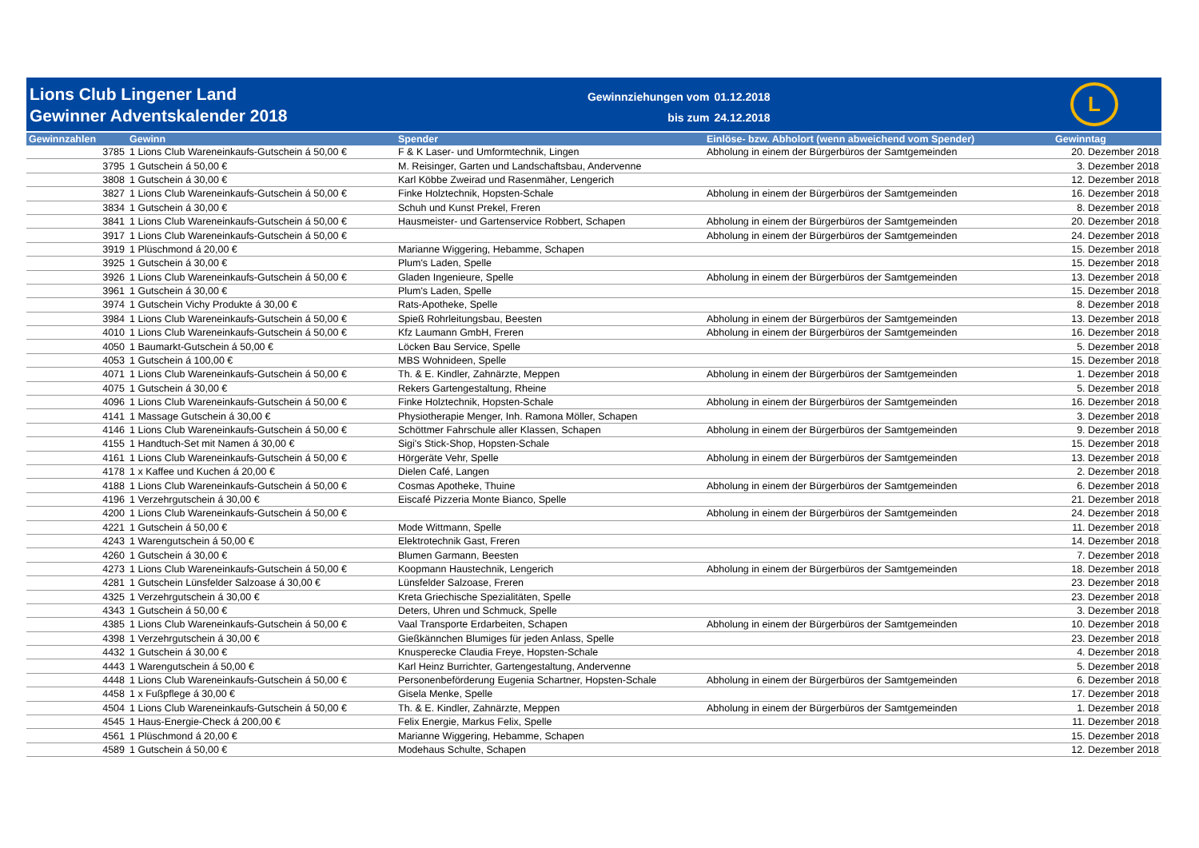Lions Club Lingener Land
Gewinner Adventskalender 2018
Gewinnziehungen vom 01.12.2018 bis zum 24.12.2018
L
| Gewinnzahlen | Gewinn | Spender | Einlöse- bzw. Abholort (wenn abweichend vom Spender) | Gewinntag |
| --- | --- | --- | --- | --- |
| 3785 | 1 Lions Club Wareneinkaufs-Gutschein á 50,00 € | F & K Laser- und Umformtechnik, Lingen | Abholung in einem der Bürgerbüros der Samtgemeinden | 20. Dezember 2018 |
| 3795 | 1 Gutschein á 50,00 € | M. Reisinger, Garten und Landschaftsbau, Andervenne | | 3. Dezember 2018 |
| 3808 | 1 Gutschein á 30,00 € | Karl Köbbe Zweirad und Rasenmäher, Lengerich | | 12. Dezember 2018 |
| 3827 | 1 Lions Club Wareneinkaufs-Gutschein á 50,00 € | Finke Holztechnik, Hopsten-Schale | Abholung in einem der Bürgerbüros der Samtgemeinden | 16. Dezember 2018 |
| 3834 | 1 Gutschein á 30,00 € | Schuh und Kunst Prekel, Freren | | 8. Dezember 2018 |
| 3841 | 1 Lions Club Wareneinkaufs-Gutschein á 50,00 € | Hausmeister- und Gartenservice Robbert, Schapen | Abholung in einem der Bürgerbüros der Samtgemeinden | 20. Dezember 2018 |
| 3917 | 1 Lions Club Wareneinkaufs-Gutschein á 50,00 € | | Abholung in einem der Bürgerbüros der Samtgemeinden | 24. Dezember 2018 |
| 3919 | 1 Plüschmond á 20,00 € | Marianne Wiggering, Hebamme, Schapen | | 15. Dezember 2018 |
| 3925 | 1 Gutschein á 30,00 € | Plum's Laden, Spelle | | 15. Dezember 2018 |
| 3926 | 1 Lions Club Wareneinkaufs-Gutschein á 50,00 € | Gladen Ingenieure, Spelle | Abholung in einem der Bürgerbüros der Samtgemeinden | 13. Dezember 2018 |
| 3961 | 1 Gutschein á 30,00 € | Plum's Laden, Spelle | | 15. Dezember 2018 |
| 3974 | 1 Gutschein Vichy Produkte á 30,00 € | Rats-Apotheke, Spelle | | 8. Dezember 2018 |
| 3984 | 1 Lions Club Wareneinkaufs-Gutschein á 50,00 € | Spieß Rohrleitungsbau, Beesten | Abholung in einem der Bürgerbüros der Samtgemeinden | 13. Dezember 2018 |
| 4010 | 1 Lions Club Wareneinkaufs-Gutschein á 50,00 € | Kfz Laumann GmbH, Freren | Abholung in einem der Bürgerbüros der Samtgemeinden | 16. Dezember 2018 |
| 4050 | 1 Baumarkt-Gutschein á 50,00 € | Löcken Bau Service, Spelle | | 5. Dezember 2018 |
| 4053 | 1 Gutschein á 100,00 € | MBS Wohnideen, Spelle | | 15. Dezember 2018 |
| 4071 | 1 Lions Club Wareneinkaufs-Gutschein á 50,00 € | Th. & E. Kindler, Zahnärzte, Meppen | Abholung in einem der Bürgerbüros der Samtgemeinden | 1. Dezember 2018 |
| 4075 | 1 Gutschein á 30,00 € | Rekers Gartengestaltung, Rheine | | 5. Dezember 2018 |
| 4096 | 1 Lions Club Wareneinkaufs-Gutschein á 50,00 € | Finke Holztechnik, Hopsten-Schale | Abholung in einem der Bürgerbüros der Samtgemeinden | 16. Dezember 2018 |
| 4141 | 1 Massage Gutschein á 30,00 € | Physiotherapie Menger, Inh. Ramona Möller, Schapen | | 3. Dezember 2018 |
| 4146 | 1 Lions Club Wareneinkaufs-Gutschein á 50,00 € | Schöttmer Fahrschule aller Klassen, Schapen | Abholung in einem der Bürgerbüros der Samtgemeinden | 9. Dezember 2018 |
| 4155 | 1 Handtuch-Set mit Namen á 30,00 € | Sigi's Stick-Shop, Hopsten-Schale | | 15. Dezember 2018 |
| 4161 | 1 Lions Club Wareneinkaufs-Gutschein á 50,00 € | Hörgeräte Vehr, Spelle | Abholung in einem der Bürgerbüros der Samtgemeinden | 13. Dezember 2018 |
| 4178 | 1 x Kaffee und Kuchen á 20,00 € | Dielen Café, Langen | | 2. Dezember 2018 |
| 4188 | 1 Lions Club Wareneinkaufs-Gutschein á 50,00 € | Cosmas Apotheke, Thuine | Abholung in einem der Bürgerbüros der Samtgemeinden | 6. Dezember 2018 |
| 4196 | 1 Verzehrgutschein á 30,00 € | Eiscafé Pizzeria Monte Bianco, Spelle | | 21. Dezember 2018 |
| 4200 | 1 Lions Club Wareneinkaufs-Gutschein á 50,00 € | | Abholung in einem der Bürgerbüros der Samtgemeinden | 24. Dezember 2018 |
| 4221 | 1 Gutschein á 50,00 € | Mode Wittmann, Spelle | | 11. Dezember 2018 |
| 4243 | 1 Warengutschein á 50,00 € | Elektrotechnik Gast, Freren | | 14. Dezember 2018 |
| 4260 | 1 Gutschein á 30,00 € | Blumen Garmann, Beesten | | 7. Dezember 2018 |
| 4273 | 1 Lions Club Wareneinkaufs-Gutschein á 50,00 € | Koopmann Haustechnik, Lengerich | Abholung in einem der Bürgerbüros der Samtgemeinden | 18. Dezember 2018 |
| 4281 | 1 Gutschein Lünsfelder Salzoase á 30,00 € | Lünsfelder Salzoase, Freren | | 23. Dezember 2018 |
| 4325 | 1 Verzehrgutschein á 30,00 € | Kreta Griechische Spezialitäten, Spelle | | 23. Dezember 2018 |
| 4343 | 1 Gutschein á 50,00 € | Deters, Uhren und Schmuck, Spelle | | 3. Dezember 2018 |
| 4385 | 1 Lions Club Wareneinkaufs-Gutschein á 50,00 € | Vaal Transporte Erdarbeiten, Schapen | Abholung in einem der Bürgerbüros der Samtgemeinden | 10. Dezember 2018 |
| 4398 | 1 Verzehrgutschein á 30,00 € | Gießkännchen Blumiges für jeden Anlass, Spelle | | 23. Dezember 2018 |
| 4432 | 1 Gutschein á 30,00 € | Knusperecke Claudia Freye, Hopsten-Schale | | 4. Dezember 2018 |
| 4443 | 1 Warengutschein á 50,00 € | Karl Heinz Burrichter, Gartengestaltung, Andervenne | | 5. Dezember 2018 |
| 4448 | 1 Lions Club Wareneinkaufs-Gutschein á 50,00 € | Personenbeförderung Eugenia Schartner, Hopsten-Schale | Abholung in einem der Bürgerbüros der Samtgemeinden | 6. Dezember 2018 |
| 4458 | 1 x Fußpflege á 30,00 € | Gisela Menke, Spelle | | 17. Dezember 2018 |
| 4504 | 1 Lions Club Wareneinkaufs-Gutschein á 50,00 € | Th. & E. Kindler, Zahnärzte, Meppen | Abholung in einem der Bürgerbüros der Samtgemeinden | 1. Dezember 2018 |
| 4545 | 1 Haus-Energie-Check á 200,00 € | Felix Energie, Markus Felix, Spelle | | 11. Dezember 2018 |
| 4561 | 1 Plüschmond á 20,00 € | Marianne Wiggering, Hebamme, Schapen | | 15. Dezember 2018 |
| 4589 | 1 Gutschein á 50,00 € | Modehaus Schulte, Schapen | | 12. Dezember 2018 |